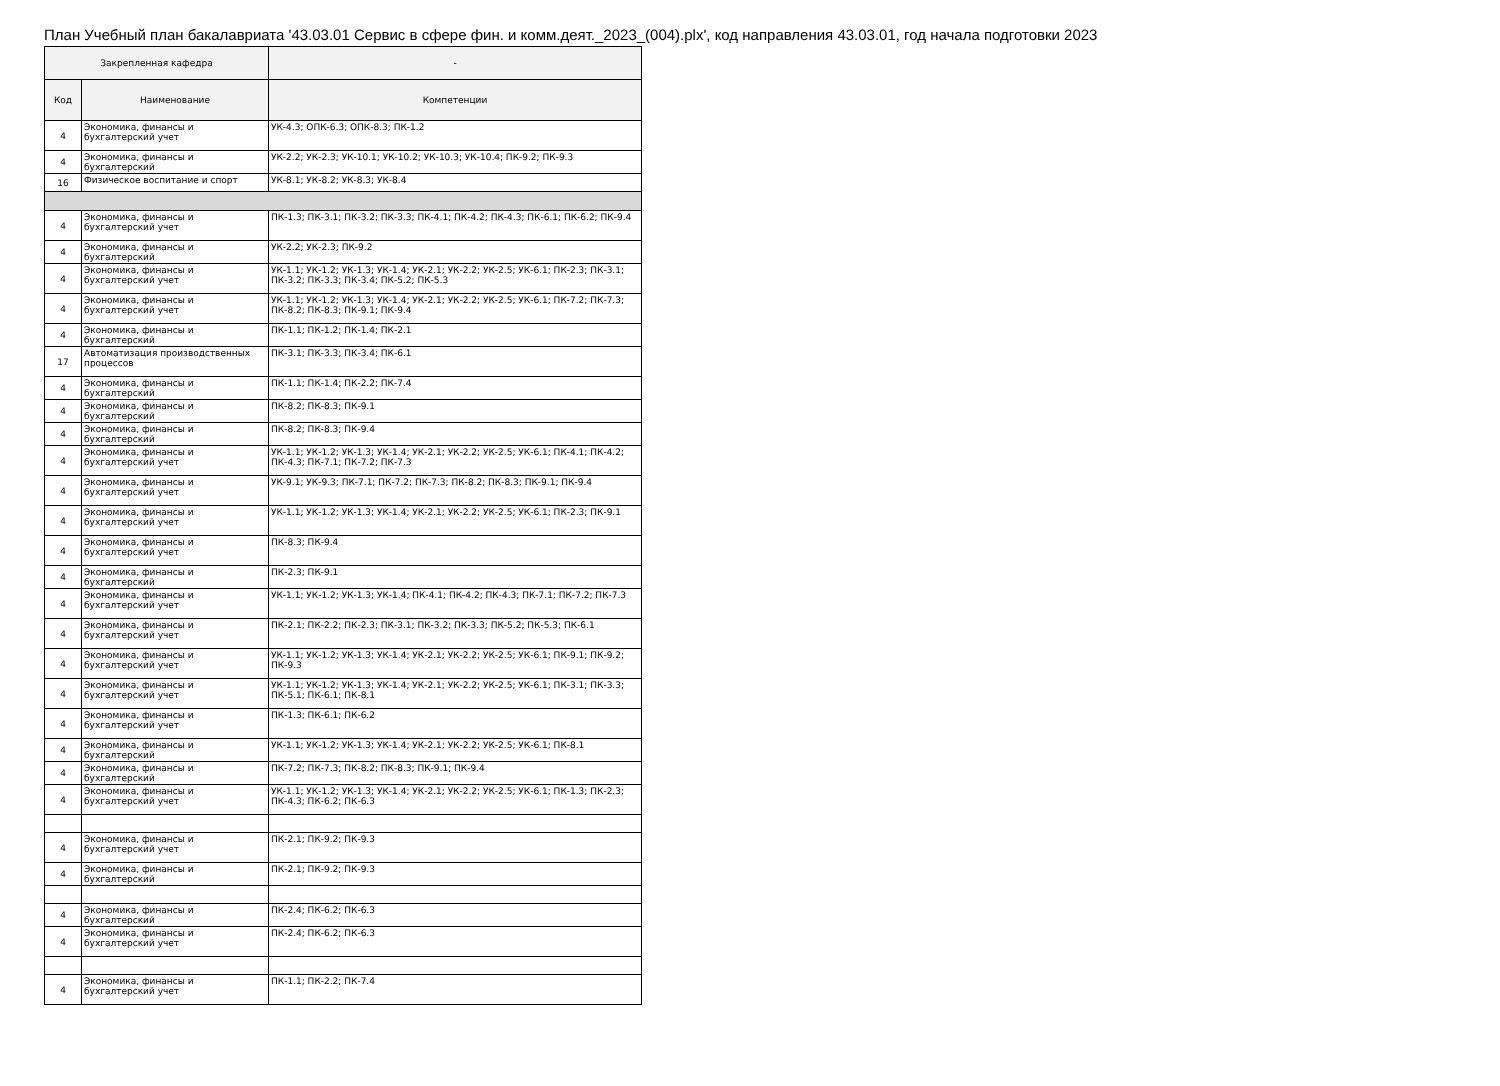План Учебный план бакалавриата '43.03.01 Сервис в сфере фин. и комм.деят._2023_(004).plx', код направления 43.03.01, год начала подготовки 2023
| Закрепленная кафедра | | - |
| --- | --- | --- |
| Код | Наименование | Компетенции |
| 4 | Экономика, финансы и бухгалтерский учет | УК-4.3; ОПК-6.3; ОПК-8.3; ПК-1.2 |
| 4 | Экономика, финансы и бухгалтерский | УК-2.2; УК-2.3; УК-10.1; УК-10.2; УК-10.3; УК-10.4; ПК-9.2; ПК-9.3 |
| 16 | Физическое воспитание и спорт | УК-8.1; УК-8.2; УК-8.3; УК-8.4 |
| 4 | Экономика, финансы и бухгалтерский учет | ПК-1.3; ПК-3.1; ПК-3.2; ПК-3.3; ПК-4.1; ПК-4.2; ПК-4.3; ПК-6.1; ПК-6.2; ПК-9.4 |
| 4 | Экономика, финансы и бухгалтерский | УК-2.2; УК-2.3; ПК-9.2 |
| 4 | Экономика, финансы и бухгалтерский учет | УК-1.1; УК-1.2; УК-1.3; УК-1.4; УК-2.1; УК-2.2; УК-2.5; УК-6.1; ПК-2.3; ПК-3.1; ПК-3.2; ПК-3.3; ПК-3.4; ПК-5.2; ПК-5.3 |
| 4 | Экономика, финансы и бухгалтерский учет | УК-1.1; УК-1.2; УК-1.3; УК-1.4; УК-2.1; УК-2.2; УК-2.5; УК-6.1; ПК-7.2; ПК-7.3; ПК-8.2; ПК-8.3; ПК-9.1; ПК-9.4 |
| 4 | Экономика, финансы и бухгалтерский | ПК-1.1; ПК-1.2; ПК-1.4; ПК-2.1 |
| 17 | Автоматизация производственных процессов | ПК-3.1; ПК-3.3; ПК-3.4; ПК-6.1 |
| 4 | Экономика, финансы и бухгалтерский | ПК-1.1; ПК-1.4; ПК-2.2; ПК-7.4 |
| 4 | Экономика, финансы и бухгалтерский | ПК-8.2; ПК-8.3; ПК-9.1 |
| 4 | Экономика, финансы и бухгалтерский | ПК-8.2; ПК-8.3; ПК-9.4 |
| 4 | Экономика, финансы и бухгалтерский учет | УК-1.1; УК-1.2; УК-1.3; УК-1.4; УК-2.1; УК-2.2; УК-2.5; УК-6.1; ПК-4.1; ПК-4.2; ПК-4.3; ПК-7.1; ПК-7.2; ПК-7.3 |
| 4 | Экономика, финансы и бухгалтерский учет | УК-9.1; УК-9.3; ПК-7.1; ПК-7.2; ПК-7.3; ПК-8.2; ПК-8.3; ПК-9.1; ПК-9.4 |
| 4 | Экономика, финансы и бухгалтерский учет | УК-1.1; УК-1.2; УК-1.3; УК-1.4; УК-2.1; УК-2.2; УК-2.5; УК-6.1; ПК-2.3; ПК-9.1 |
| 4 | Экономика, финансы и бухгалтерский учет | ПК-8.3; ПК-9.4 |
| 4 | Экономика, финансы и бухгалтерский | ПК-2.3; ПК-9.1 |
| 4 | Экономика, финансы и бухгалтерский учет | УК-1.1; УК-1.2; УК-1.3; УК-1.4; ПК-4.1; ПК-4.2; ПК-4.3; ПК-7.1; ПК-7.2; ПК-7.3 |
| 4 | Экономика, финансы и бухгалтерский учет | ПК-2.1; ПК-2.2; ПК-2.3; ПК-3.1; ПК-3.2; ПК-3.3; ПК-5.2; ПК-5.3; ПК-6.1 |
| 4 | Экономика, финансы и бухгалтерский учет | УК-1.1; УК-1.2; УК-1.3; УК-1.4; УК-2.1; УК-2.2; УК-2.5; УК-6.1; ПК-9.1; ПК-9.2; ПК-9.3 |
| 4 | Экономика, финансы и бухгалтерский учет | УК-1.1; УК-1.2; УК-1.3; УК-1.4; УК-2.1; УК-2.2; УК-2.5; УК-6.1; ПК-3.1; ПК-3.3; ПК-5.1; ПК-6.1; ПК-8.1 |
| 4 | Экономика, финансы и бухгалтерский учет | ПК-1.3; ПК-6.1; ПК-6.2 |
| 4 | Экономика, финансы и бухгалтерский | УК-1.1; УК-1.2; УК-1.3; УК-1.4; УК-2.1; УК-2.2; УК-2.5; УК-6.1; ПК-8.1 |
| 4 | Экономика, финансы и бухгалтерский | ПК-7.2; ПК-7.3; ПК-8.2; ПК-8.3; ПК-9.1; ПК-9.4 |
| 4 | Экономика, финансы и бухгалтерский учет | УК-1.1; УК-1.2; УК-1.3; УК-1.4; УК-2.1; УК-2.2; УК-2.5; УК-6.1; ПК-1.3; ПК-2.3; ПК-4.3; ПК-6.2; ПК-6.3 |
| 4 | Экономика, финансы и бухгалтерский учет | ПК-2.1; ПК-9.2; ПК-9.3 |
| 4 | Экономика, финансы и бухгалтерский | ПК-2.1; ПК-9.2; ПК-9.3 |
| 4 | Экономика, финансы и бухгалтерский | ПК-2.4; ПК-6.2; ПК-6.3 |
| 4 | Экономика, финансы и бухгалтерский учет | ПК-2.4; ПК-6.2; ПК-6.3 |
| 4 | Экономика, финансы и бухгалтерский учет | ПК-1.1; ПК-2.2; ПК-7.4 |